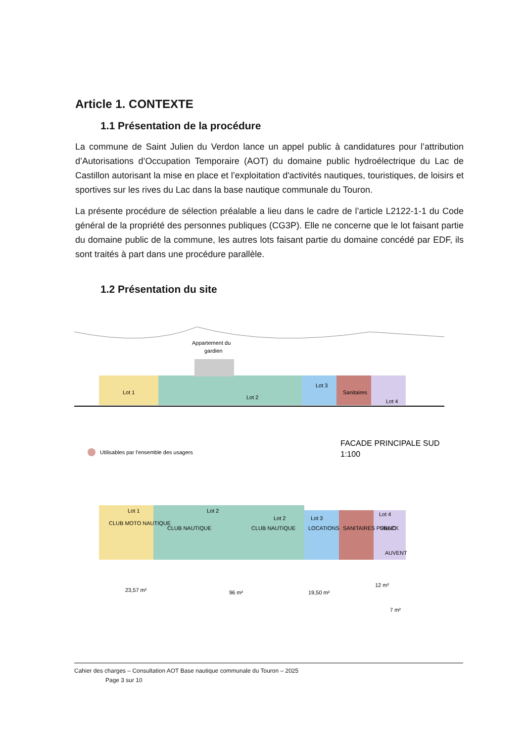Article 1. CONTEXTE
1.1 Présentation de la procédure
La commune de Saint Julien du Verdon lance un appel public à candidatures pour l’attribution d’Autorisations d’Occupation Temporaire (AOT) du domaine public hydroélectrique du Lac de Castillon autorisant la mise en place et l’exploitation d'activités nautiques, touristiques, de loisirs et sportives sur les rives du Lac dans la base nautique communale du Touron.
La présente procédure de sélection préalable a lieu dans le cadre de l’article L2122-1-1 du Code général de la propriété des personnes publiques (CG3P). Elle ne concerne que le lot faisant partie du domaine public de la commune, les autres lots faisant partie du domaine concédé par EDF, ils sont traités à part dans une procédure parallèle.
1.2 Présentation du site
Appartement du
gardien
Lot 1
Lot 2
Lot 3
Sanitaires
Lot 4
Utilisables par l’ensemble des usagers
FACADE PRINCIPALE SUD
1:100
Lot 1
CLUB MOTO NAUTIQUE
Lot 2
CLUB NAUTIQUE
Lot 2
CLUB NAUTIQUE
Lot 3
LOCATIONS
SANITAIRES PUBLIC
Lot 4
SNACK
AUVENT
23,57 m²
96 m²
19,50 m²
12 m²
7 m²
Cahier des charges – Consultation AOT Base nautique communale du Touron – 2025
Page 3 sur 10